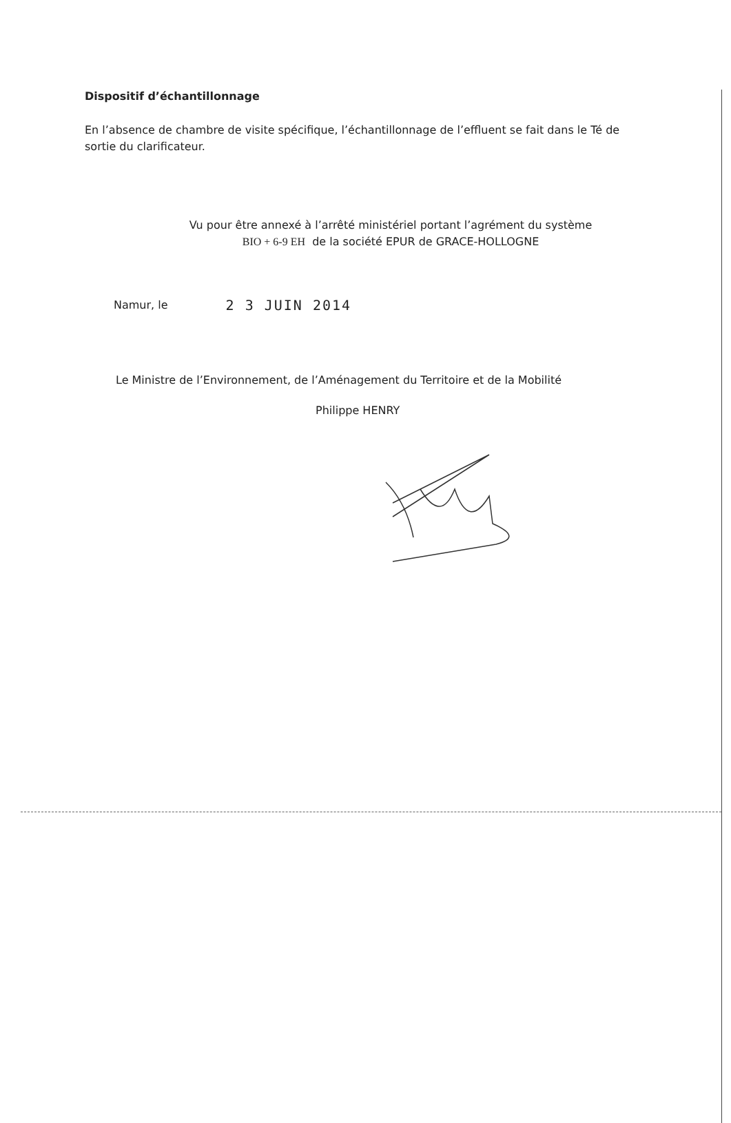Dispositif d’échantillonnage
En l’absence de chambre de visite spécifique, l’échantillonnage de l’effluent se fait dans le Té de sortie du clarificateur.
Vu pour être annexé à l’arrêté ministériel portant l’agrément du système
BIO + 6-9 EH de la société EPUR de GRACE-HOLLOGNE
Namur, le
2 3 JUIN 2014
Le Ministre de l’Environnement, de l’Aménagement du Territoire et de la Mobilité
Philippe HENRY